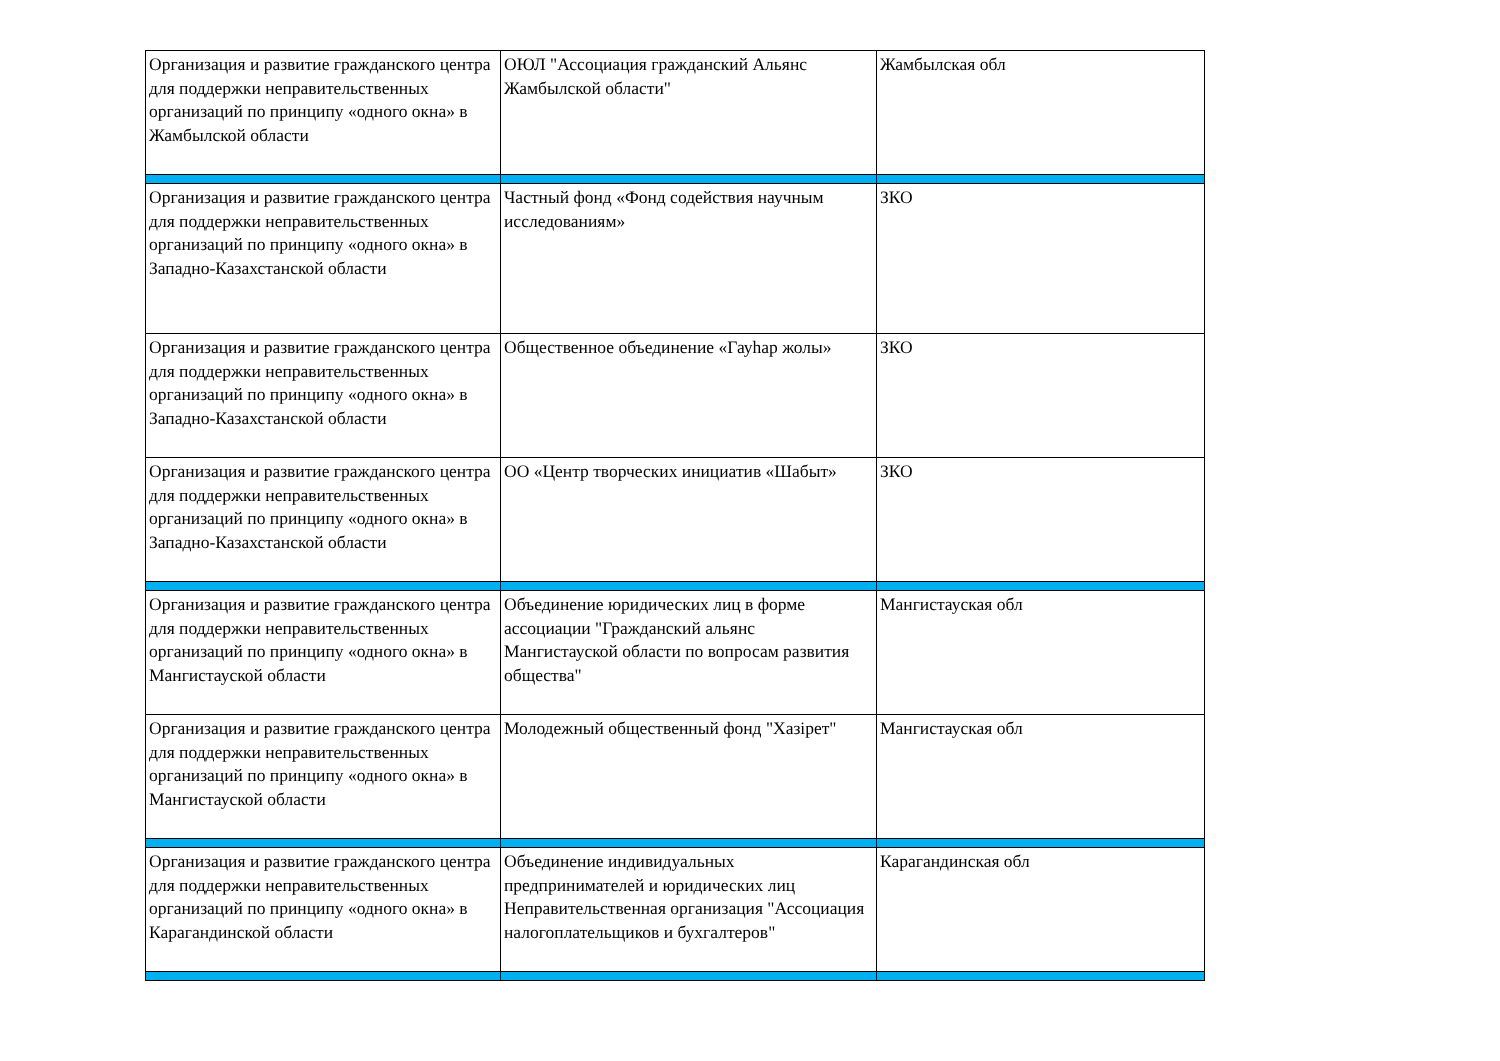| Организация и развитие гражданского центра для поддержки неправительственных организаций по принципу «одного окна» в Жамбылской области | ОЮЛ "Ассоциация гражданский Альянс Жамбылской области" | Жамбылская обл |
| Организация и развитие гражданского центра для поддержки неправительственных организаций по принципу «одного окна» в Западно-Казахстанской области | Частный фонд «Фонд содействия научным исследованиям» | ЗКО |
| Организация и развитие гражданского центра для поддержки неправительственных организаций по принципу «одного окна» в Западно-Казахстанской области | Общественное объединение «Гауһар жолы» | ЗКО |
| Организация и развитие гражданского центра для поддержки неправительственных организаций по принципу «одного окна» в Западно-Казахстанской области | ОО «Центр творческих инициатив «Шабыт» | ЗКО |
| Организация и развитие гражданского центра для поддержки неправительственных организаций по принципу «одного окна» в Мангистауской области | Объединение юридических лиц в форме ассоциации "Гражданский альянс Мангистауской области по вопросам развития общества" | Мангистауская обл |
| Организация и развитие гражданского центра для поддержки неправительственных организаций по принципу «одного окна» в Мангистауской области | Молодежный общественный фонд "Хазірет" | Мангистауская обл |
| Организация и развитие гражданского центра для поддержки неправительственных организаций по принципу «одного окна» в Карагандинской области | Объединение индивидуальных предпринимателей и юридических лиц Неправительственная организация "Ассоциация налогоплательщиков и бухгалтеров" | Карагандинская обл |